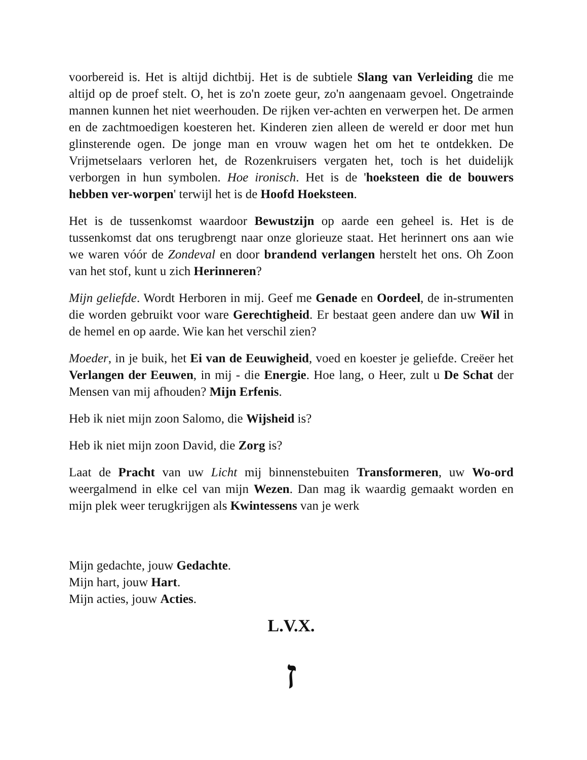voorbereid is. Het is altijd dichtbij. Het is de subtiele Slang van Verleiding die me altijd op de proef stelt. O, het is zo'n zoete geur, zo'n aangenaam gevoel. Ongetrainde mannen kunnen het niet weerhouden. De rijken ver-achten en verwerpen het. De armen en de zachtmoedigen koesteren het. Kinderen zien alleen de wereld er door met hun glinsterende ogen. De jonge man en vrouw wagen het om het te ontdekken. De Vrijmetselaars verloren het, de Rozenkruisers vergaten het, toch is het duidelijk verborgen in hun symbolen. Hoe ironisch. Het is de 'hoeksteen die de bouwers hebben ver-worpen' terwijl het is de Hoofd Hoeksteen.
Het is de tussenkomst waardoor Bewustzijn op aarde een geheel is. Het is de tussenkomst dat ons terugbrengt naar onze glorieuze staat. Het herinnert ons aan wie we waren vóór de Zondeval en door brandend verlangen herstelt het ons. Oh Zoon van het stof, kunt u zich Herinneren?
Mijn geliefde. Wordt Herboren in mij. Geef me Genade en Oordeel, de in-strumenten die worden gebruikt voor ware Gerechtigheid. Er bestaat geen andere dan uw Wil in de hemel en op aarde. Wie kan het verschil zien?
Moeder, in je buik, het Ei van de Eeuwigheid, voed en koester je geliefde. Creëer het Verlangen der Eeuwen, in mij - die Energie. Hoe lang, o Heer, zult u De Schat der Mensen van mij afhouden? Mijn Erfenis.
Heb ik niet mijn zoon Salomo, die Wijsheid is?
Heb ik niet mijn zoon David, die Zorg is?
Laat de Pracht van uw Licht mij binnenstebuiten Transformeren, uw Wo-ord weergalmend in elke cel van mijn Wezen. Dan mag ik waardig gemaakt worden en mijn plek weer terugkrijgen als Kwintessens van je werk
Mijn gedachte, jouw Gedachte.
Mijn hart, jouw Hart.
Mijn acties, jouw Acties.
L.V.X.
ז